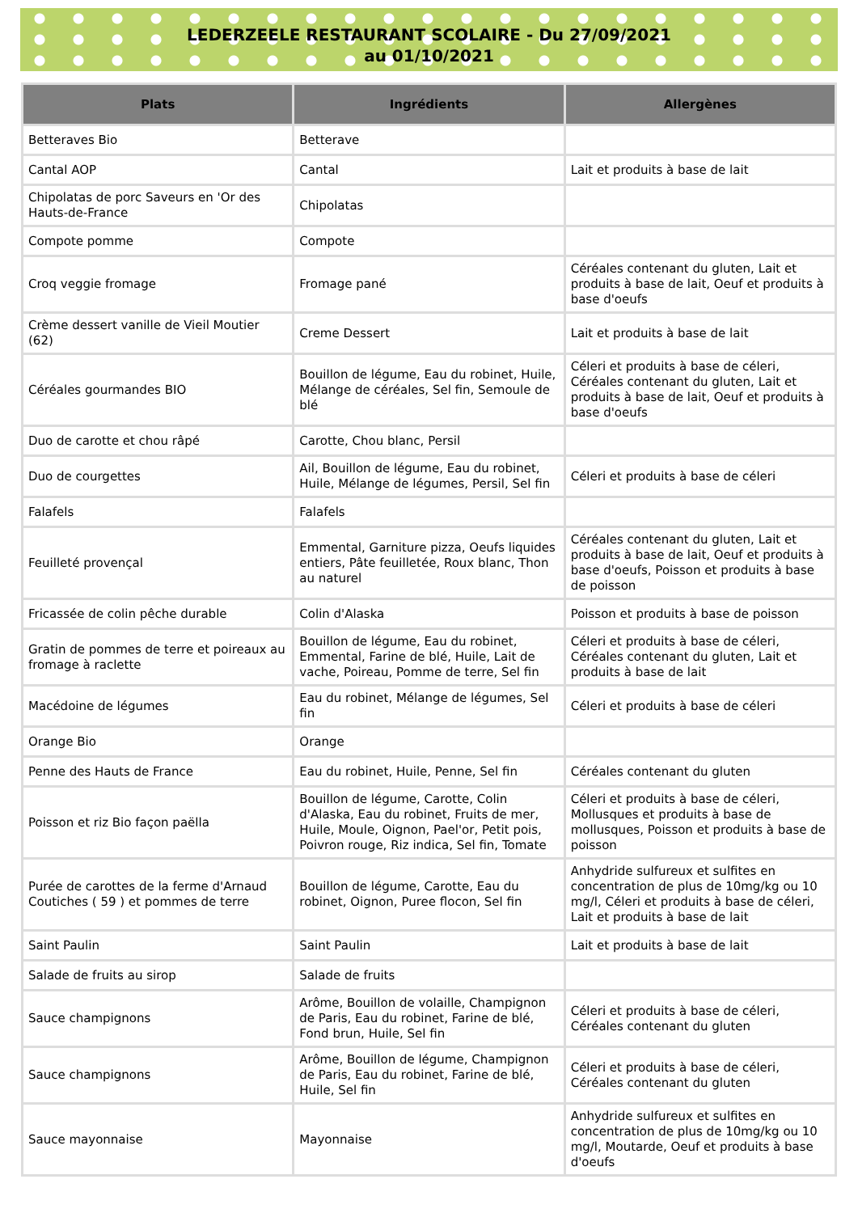LEDERZEELE RESTAURANT SCOLAIRE - Du 27/09/2021
au 01/10/2021
| Plats | Ingrédients | Allergènes |
| --- | --- | --- |
| Betteraves Bio | Betterave | |
| Cantal AOP | Cantal | Lait et produits à base de lait |
| Chipolatas de porc Saveurs en 'Or des Hauts-de-France | Chipolatas | |
| Compote pomme | Compote | |
| Croq veggie fromage | Fromage pané | Céréales contenant du gluten, Lait et produits à base de lait, Oeuf et produits à base d'oeufs |
| Crème dessert vanille de Vieil Moutier (62) | Creme Dessert | Lait et produits à base de lait |
| Céréales gourmandes BIO | Bouillon de légume, Eau du robinet, Huile, Mélange de céréales, Sel fin, Semoule de blé | Céleri et produits à base de céleri, Céréales contenant du gluten, Lait et produits à base de lait, Oeuf et produits à base d'oeufs |
| Duo de carotte et chou râpé | Carotte, Chou blanc, Persil | |
| Duo de courgettes | Ail, Bouillon de légume, Eau du robinet, Huile, Mélange de légumes, Persil, Sel fin | Céleri et produits à base de céleri |
| Falafels | Falafels | |
| Feuilleté provençal | Emmental, Garniture pizza, Oeufs liquides entiers, Pâte feuilletée, Roux blanc, Thon au naturel | Céréales contenant du gluten, Lait et produits à base de lait, Oeuf et produits à base d'oeufs, Poisson et produits à base de poisson |
| Fricassée de colin pêche durable | Colin d'Alaska | Poisson et produits à base de poisson |
| Gratin de pommes de terre et poireaux au fromage à raclette | Bouillon de légume, Eau du robinet, Emmental, Farine de blé, Huile, Lait de vache, Poireau, Pomme de terre, Sel fin | Céleri et produits à base de céleri, Céréales contenant du gluten, Lait et produits à base de lait |
| Macédoine de légumes | Eau du robinet, Mélange de légumes, Sel fin | Céleri et produits à base de céleri |
| Orange Bio | Orange | |
| Penne des Hauts de France | Eau du robinet, Huile, Penne, Sel fin | Céréales contenant du gluten |
| Poisson et riz Bio façon paëlla | Bouillon de légume, Carotte, Colin d'Alaska, Eau du robinet, Fruits de mer, Huile, Moule, Oignon, Pael'or, Petit pois, Poivron rouge, Riz indica, Sel fin, Tomate | Céleri et produits à base de céleri, Mollusques et produits à base de mollusques, Poisson et produits à base de poisson |
| Purée de carottes de la ferme d'Arnaud Coutiches ( 59 ) et pommes de terre | Bouillon de légume, Carotte, Eau du robinet, Oignon, Puree flocon, Sel fin | Anhydride sulfureux et sulfites en concentration de plus de 10mg/kg ou 10 mg/l, Céleri et produits à base de céleri, Lait et produits à base de lait |
| Saint Paulin | Saint Paulin | Lait et produits à base de lait |
| Salade de fruits au sirop | Salade de fruits | |
| Sauce champignons | Arôme, Bouillon de volaille, Champignon de Paris, Eau du robinet, Farine de blé, Fond brun, Huile, Sel fin | Céleri et produits à base de céleri, Céréales contenant du gluten |
| Sauce champignons | Arôme, Bouillon de légume, Champignon de Paris, Eau du robinet, Farine de blé, Huile, Sel fin | Céleri et produits à base de céleri, Céréales contenant du gluten |
| Sauce mayonnaise | Mayonnaise | Anhydride sulfureux et sulfites en concentration de plus de 10mg/kg ou 10 mg/l, Moutarde, Oeuf et produits à base d'oeufs |